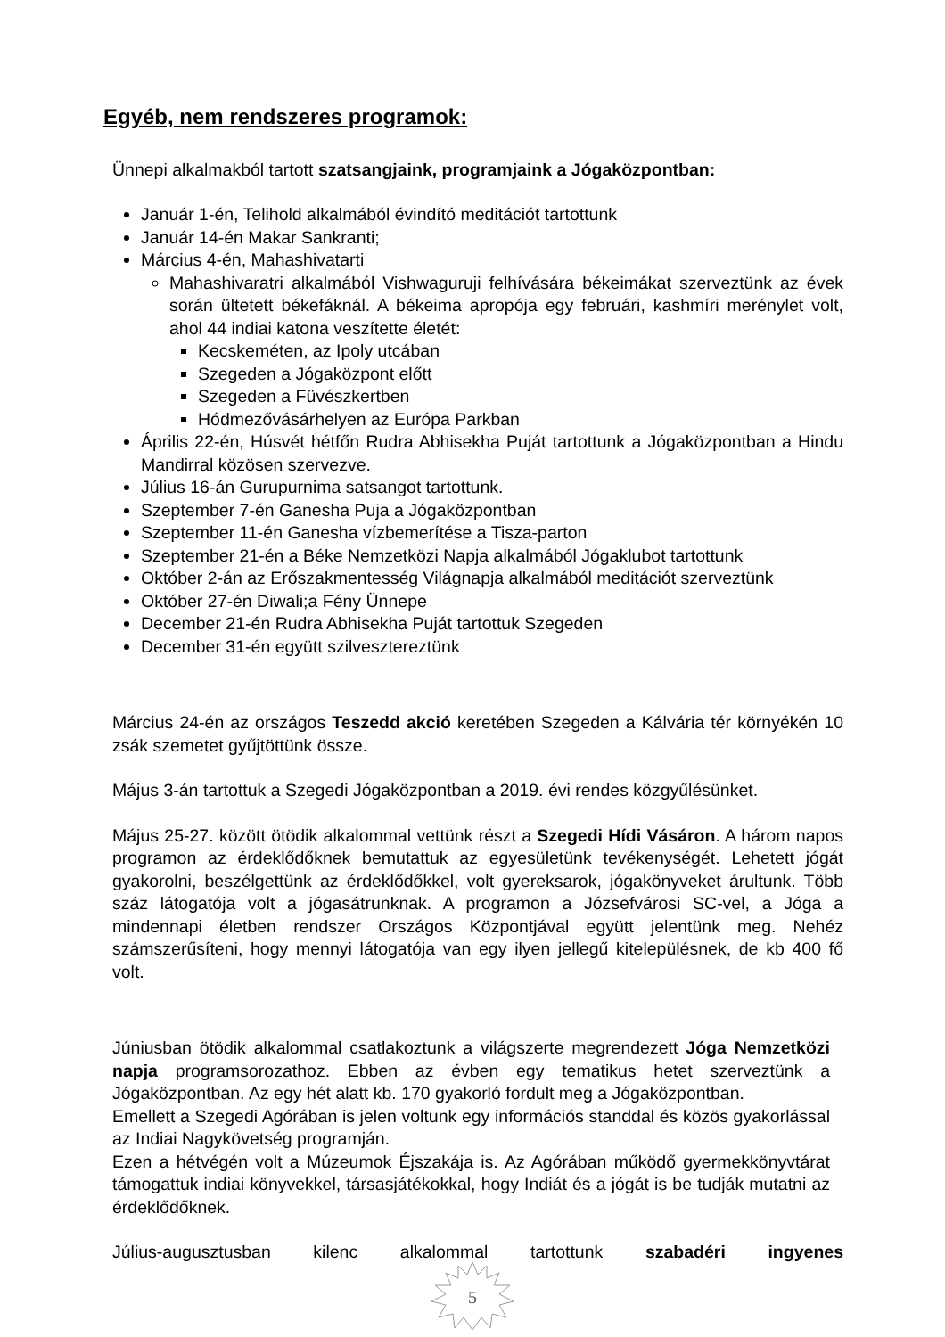Egyéb, nem rendszeres programok:
Ünnepi alkalmakból tartott szatsangjaink, programjaink a Jógaközpontban:
Január 1-én, Telihold alkalmából évindító meditációt tartottunk
Január 14-én Makar Sankranti;
Március 4-én, Mahashivatarti
Mahashivaratri alkalmából Vishwaguruji felhívására békeimákat szerveztünk az évek során ültetett békefáknál. A békeima apropója egy februári, kashmíri merénylet volt, ahol 44 indiai katona veszítette életét:
Kecskeméten, az Ipoly utcában
Szegeden a Jógaközpont előtt
Szegeden a Füvészkertben
Hódmezővásárhelyen az Európa Parkban
Április 22-én, Húsvét hétfőn Rudra Abhisekha Puját tartottunk a Jógaközpontban a Hindu Mandirral közösen szervezve.
Július 16-án Gurupurnima satsangot tartottunk.
Szeptember 7-én Ganesha Puja a Jógaközpontban
Szeptember 11-én Ganesha vízbemerítése a Tisza-parton
Szeptember 21-én a Béke Nemzetközi Napja alkalmából Jógaklubot tartottunk
Október 2-án az Erőszakmentesség Világnapja alkalmából meditációt szerveztünk
Október 27-én Diwali;a Fény Ünnepe
December 21-én Rudra Abhisekha Puját tartottuk Szegeden
December 31-én együtt szilvesztereztünk
Március 24-én az országos Teszedd akció keretében Szegeden a Kálvária tér környékén 10 zsák szemetet gyűjtöttünk össze.
Május 3-án tartottuk a Szegedi Jógaközpontban a 2019. évi rendes közgyűlésünket.
Május 25-27. között ötödik alkalommal vettünk részt a Szegedi Hídi Vásáron. A három napos programon az érdeklődőknek bemutattuk az egyesületünk tevékenységét. Lehetett jógát gyakorolni, beszélgettünk az érdeklődőkkel, volt gyereksarok, jógakönyveket árultunk. Több száz látogatója volt a jógasátrunknak. A programon a Józsefvárosi SC-vel, a Jóga a mindennapi életben rendszer Országos Központjával együtt jelentünk meg. Nehéz számszerűsíteni, hogy mennyi látogatója van egy ilyen jellegű kitelepülésnek, de kb 400 fő volt.
Júniusban ötödik alkalommal csatlakoztunk a világszerte megrendezett Jóga Nemzetközi napja programsorozathoz. Ebben az évben egy tematikus hetet szerveztünk a Jógaközpontban. Az egy hét alatt kb. 170 gyakorló fordult meg a Jógaközpontban.
Emellett a Szegedi Agórában is jelen voltunk egy információs standdal és közös gyakorlással az Indiai Nagykövetség programján.
Ezen a hétvégén volt a Múzeumok Éjszakája is. Az Agórában működő gyermekkönyvtárat támogattuk indiai könyvekkel, társasjátékokkal, hogy Indiát és a jógát is be tudják mutatni az érdeklődőknek.
Július-augusztusban kilenc alkalommal tartottunk szabadéri ingyenes
5